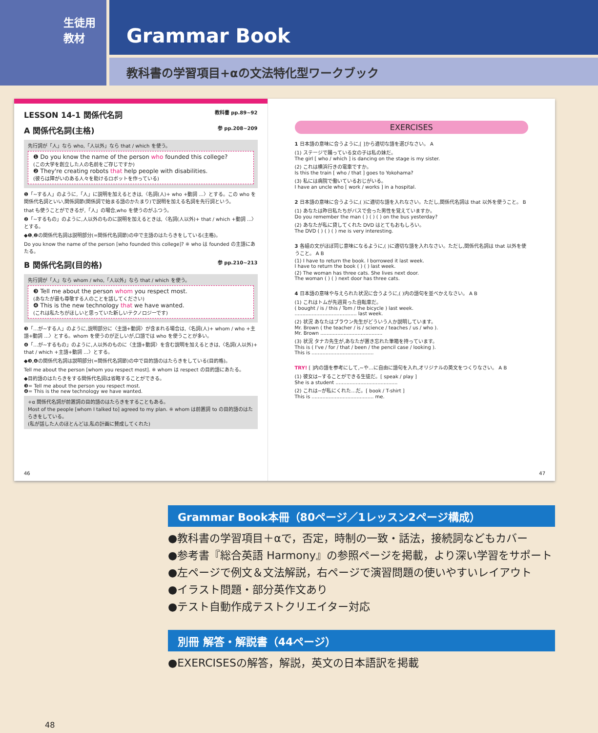生徒用
教材
Grammar Book
教科書の学習項目+αの文法特化型ワークブック
LESSON 14-1 関係代名詞 教科書 pp.89~92
A 関係代名詞(主格) 参 pp.208~209
先行詞が「人」なら who,「人以外」なら that / which を使う。
❶ Do you know the name of the person who founded this college?
(この大学を創立した人の名前をご存じですか)
❷ They're creating robots that help people with disabilities.
(彼らは障がいのある人々を助けるロボットを作っている)
❶「~する人」のように,「人」に説明を加えるときは,〈名詞(人)+ who +動詞 ...〉とする。この who を関係代名詞といい,関係詞節(関係詞で始まる語のかたまり)で説明を加える名詞を先行詞という。
that も使うことができるが,「人」の場合,who を使うのがふつう。
❷「~するもの」のように,人以外のものに説明を加えるときは,〈名詞(人以外)+ that / which +動詞 ...〉とする。
◆❶,❷の関係代名詞は説明部分(=関係代名詞節)の中で主語のはたらきをしている(主格)。
Do you know the name of the person [who founded this college]? ※ who は founded の主語にあたる。
B 関係代名詞(目的格) 参 pp.210~213
先行詞が「人」なら whom / who,「人以外」なら that / which を使う。
❸ Tell me about the person whom you respect most.
(あなたが最も尊敬する人のことを話してください)
❹ This is the new technology that we have wanted.
(これは私たちがほしいと思っていた新しいテクノロジーです)
❸「…が~する人」のように,説明部分に〈主語+動詞〉が含まれる場合は,〈名詞(人)+ whom / who +主語+動詞 ...〉とする。whom を使うのが正しいが,口語では who を使うことが多い。
❹「…が~するもの」のように,人以外のものに〈主語+動詞〉を含む説明を加えるときは,〈名詞(人以外)+ that / which +主語+動詞 ...〉とする。
◆❸,❹の関係代名詞は説明部分(=関係代名詞節)の中で目的語のはたらきをしている(目的格)。
Tell me about the person [whom you respect most]. ※ whom は respect の目的語にあたる。
◆目的語のはたらきをする関係代名詞は省略することができる。
❸= Tell me about the person you respect most.
❹= This is the new technology we have wanted.
+α 関係代名詞が前置詞の目的語のはたらきをすることもある。
Most of the people [whom I talked to] agreed to my plan. ※ whom は前置詞 to の目的語のはたらきをしている。
(私が話した人のほとんどは,私の計画に賛成してくれた)
46
EXERCISES
1 日本語の意味に合うように,[ ]から適切な語を選びなさい。 A
(1) ステージで踊っている女の子は私の妹だ。
The girl [ who / which ] is dancing on the stage is my sister.
(2) これは横浜行きの電車ですか。
Is this the train [ who / that ] goes to Yokohama?
(3) 私には病院で働いているおじがいる。
I have an uncle who [ work / works ] in a hospital.
2 日本語の意味に合うように,( )に適切な語を入れなさい。ただし,関係代名詞は that 以外を使うこと。 B
(1) あなたは昨日私たちがバスで会った男性を覚えていますか。
Do you remember the man ( ) ( ) ( ) on the bus yesterday?
(2) あなたが私に貸してくれた DVD はとてもおもしろい。
The DVD ( ) ( ) ( ) me is very interesting.
3 各組の文がほぼ同じ意味になるように,( )に適切な語を入れなさい。ただし,関係代名詞は that 以外を使うこと。 A B
(1) I have to return the book. I borrowed it last week.
I have to return the book ( ) ( ) last week.
(2) The woman has three cats. She lives next door.
The woman ( ) ( ) next door has three cats.
4 日本語の意味や与えられた状況に合うように,( )内の語句を並べかえなさい。 A B
(1) これはトムが先週買った自転車だ。
( bought / is / this / Tom / the bicycle ) last week.
........................................ last week.
(2) 状況 あなたはブラウン先生がどういう人か説明しています。
Mr. Brown ( the teacher / is / science / teaches / us / who ).
Mr. Brown ........................................
(3) 状況 タナカ先生が,あなたが置き忘れた筆箱を持っています。
This is ( I've / for / that / been / the pencil case / looking ).
This is ........................................
TRY! [ ]内の語を参考にして,~や…に自由に語句を入れ,オリジナルの英文をつくりなさい。 A B
(1) 彼女は~することができる生徒だ。[ speak / play ]
She is a student ........................................
(2) これは~が私にくれた…だ。[ book / T-shirt ]
This is ........................................ me.
47
Grammar Book本冊（80ページ／1レッスン2ページ構成）
●教科書の学習項目＋αで，否定，時制の一致・話法，接続詞などもカバー
●参考書『総合英語 Harmony』の参照ページを掲載，より深い学習をサポート
●左ページで例文＆文法解説，右ページで演習問題の使いやすいレイアウト
●イラスト問題・部分英作文あり
●テスト自動作成テストクリエイター対応
別冊 解答・解説書（44ページ）
●EXERCISESの解答，解説，英文の日本語訳を掲載
48